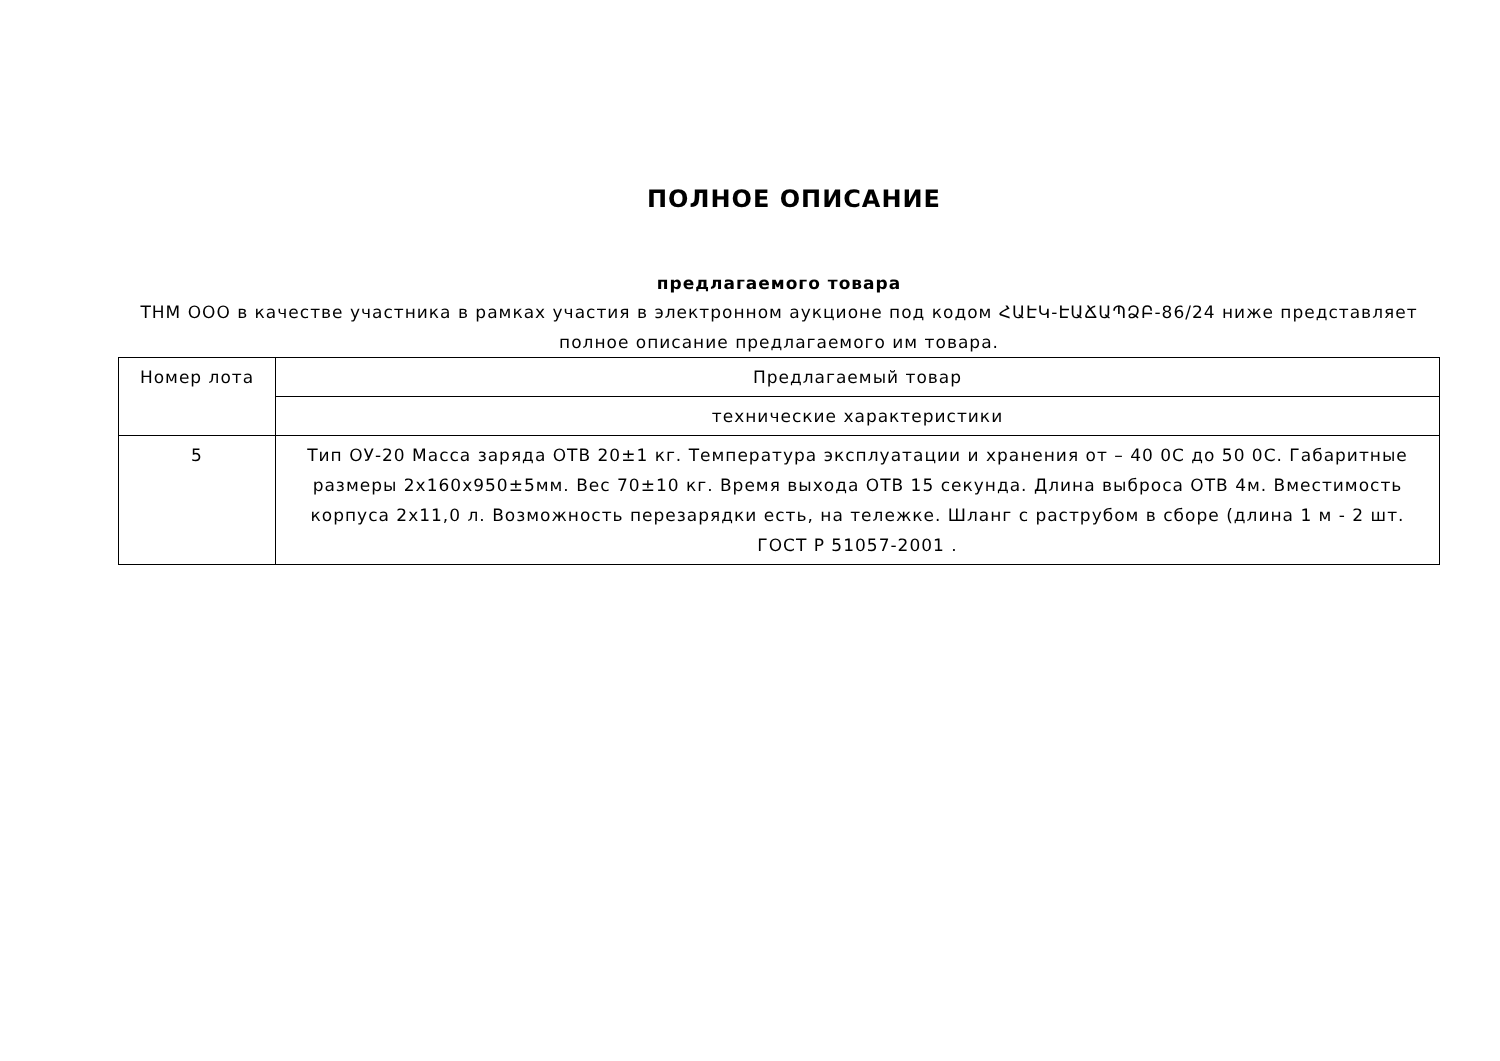ПОЛНОЕ ОПИСАНИЕ
предлагаемого товара
ТНМ ООО в качестве участника в рамках участия в электронном аукционе под кодом ՀԱԷԿ-ԷԱՃԱՊՁԲ-86/24 ниже представляет полное описание предлагаемого им товара.
| Номер лота | Предлагаемый товар |
| | технические характеристики |
| 5 | Тип ОУ-20 Масса заряда ОТВ 20±1 кг. Температура эксплуатации и хранения от – 40 0С до 50 0С. Габаритные размеры 2х160х950±5мм. Вес 70±10 кг. Время выхода ОТВ 15 секунда. Длина выброса ОТВ 4м. Вместимость корпуса 2х11,0 л. Возможность перезарядки есть, на тележке. Шланг с раструбом в сборе (длина 1 м - 2 шт. ГОСТ Р 51057-2001 . |